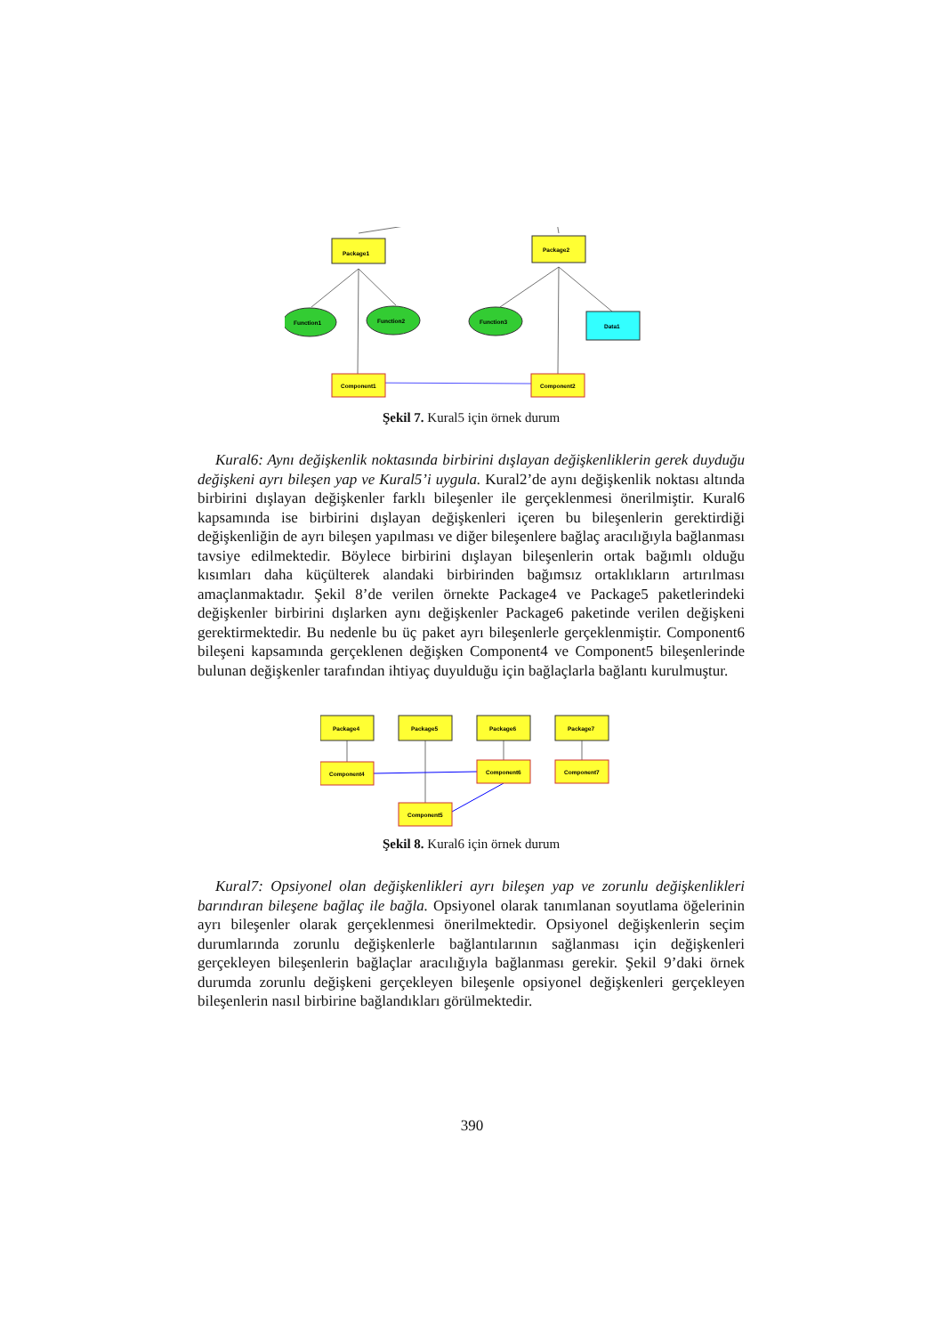Package1
Package2
Function1
Function2
Function3
Data1
Component1
Component2
Şekil 7. Kural5 için örnek durum
Kural6: Aynı değişkenlik noktasında birbirini dışlayan değişkenliklerin gerek duyduğu değişkeni ayrı bileşen yap ve Kural5’i uygula. Kural2’de aynı değişkenlik noktası altında birbirini dışlayan değişkenler farklı bileşenler ile gerçeklenmesi önerilmiştir. Kural6 kapsamında ise birbirini dışlayan değişkenleri içeren bu bileşenlerin gerektirdiği değişkenliğin de ayrı bileşen yapılması ve diğer bileşenlere bağlaç aracılığıyla bağlanması tavsiye edilmektedir. Böylece birbirini dışlayan bileşenlerin ortak bağımlı olduğu kısımları daha küçülterek alandaki birbirinden bağımsız ortaklıkların artırılması amaçlanmaktadır. Şekil 8’de verilen örnekte Package4 ve Package5 paketlerindeki değişkenler birbirini dışlarken aynı değişkenler Package6 paketinde verilen değişkeni gerektirmektedir. Bu nedenle bu üç paket ayrı bileşenlerle gerçeklenmiştir. Component6 bileşeni kapsamında gerçeklenen değişken Component4 ve Component5 bileşenlerinde bulunan değişkenler tarafından ihtiyaç duyulduğu için bağlaçlarla bağlantı kurulmuştur.
Package4
Package5
Package6
Package7
Component4
Component6
Component7
Component5
Şekil 8. Kural6 için örnek durum
Kural7: Opsiyonel olan değişkenlikleri ayrı bileşen yap ve zorunlu değişkenlikleri barındıran bileşene bağlaç ile bağla. Opsiyonel olarak tanımlanan soyutlama öğelerinin ayrı bileşenler olarak gerçeklenmesi önerilmektedir. Opsiyonel değişkenlerin seçim durumlarında zorunlu değişkenlerle bağlantılarının sağlanması için değişkenleri gerçekleyen bileşenlerin bağlaçlar aracılığıyla bağlanması gerekir. Şekil 9’daki örnek durumda zorunlu değişkeni gerçekleyen bileşenle opsiyonel değişkenleri gerçekleyen bileşenlerin nasıl birbirine bağlandıkları görülmektedir.
390